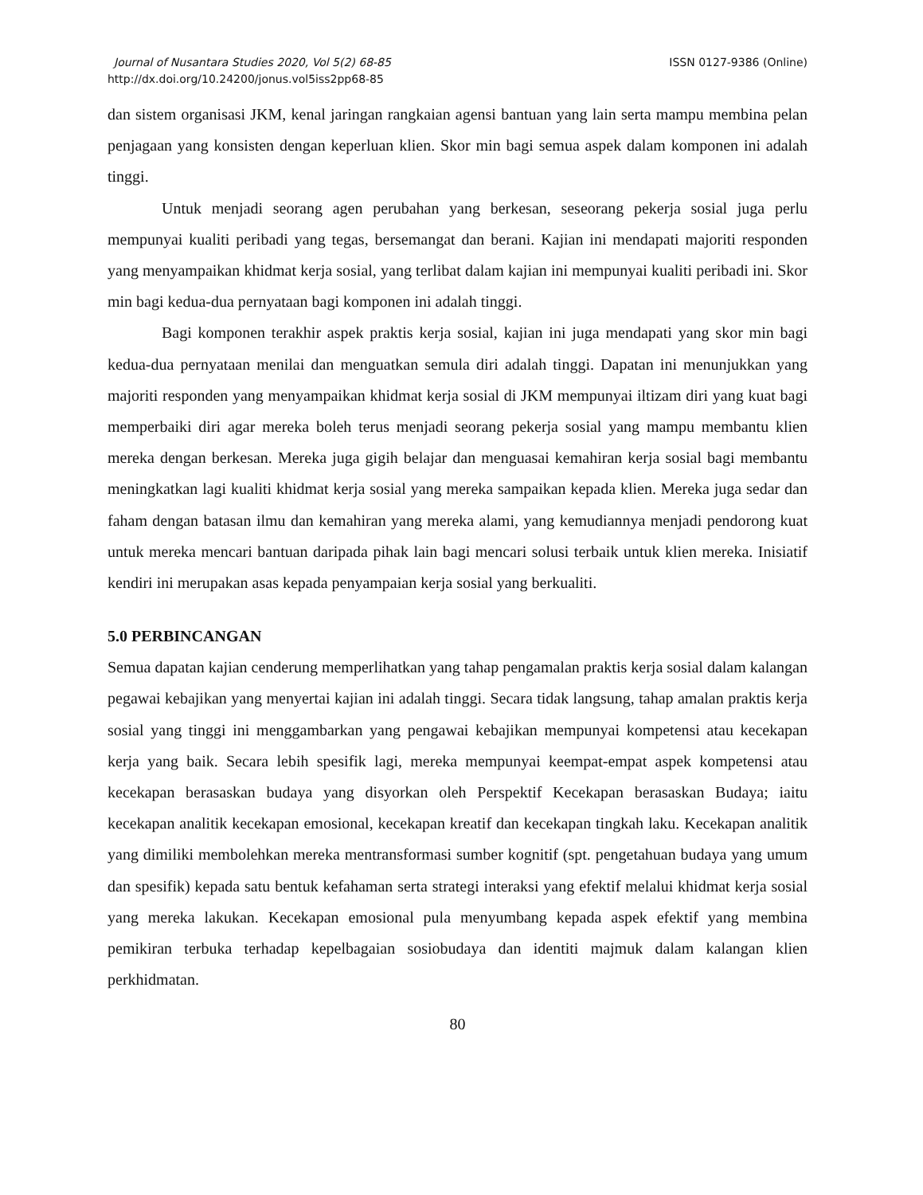Journal of Nusantara Studies 2020, Vol 5(2) 68-85 ISSN 0127-9386 (Online)
http://dx.doi.org/10.24200/jonus.vol5iss2pp68-85
dan sistem organisasi JKM, kenal jaringan rangkaian agensi bantuan yang lain serta mampu membina pelan penjagaan yang konsisten dengan keperluan klien. Skor min bagi semua aspek dalam komponen ini adalah tinggi.
Untuk menjadi seorang agen perubahan yang berkesan, seseorang pekerja sosial juga perlu mempunyai kualiti peribadi yang tegas, bersemangat dan berani. Kajian ini mendapati majoriti responden yang menyampaikan khidmat kerja sosial, yang terlibat dalam kajian ini mempunyai kualiti peribadi ini. Skor min bagi kedua-dua pernyataan bagi komponen ini adalah tinggi.
Bagi komponen terakhir aspek praktis kerja sosial, kajian ini juga mendapati yang skor min bagi kedua-dua pernyataan menilai dan menguatkan semula diri adalah tinggi. Dapatan ini menunjukkan yang majoriti responden yang menyampaikan khidmat kerja sosial di JKM mempunyai iltizam diri yang kuat bagi memperbaiki diri agar mereka boleh terus menjadi seorang pekerja sosial yang mampu membantu klien mereka dengan berkesan. Mereka juga gigih belajar dan menguasai kemahiran kerja sosial bagi membantu meningkatkan lagi kualiti khidmat kerja sosial yang mereka sampaikan kepada klien. Mereka juga sedar dan faham dengan batasan ilmu dan kemahiran yang mereka alami, yang kemudiannya menjadi pendorong kuat untuk mereka mencari bantuan daripada pihak lain bagi mencari solusi terbaik untuk klien mereka. Inisiatif kendiri ini merupakan asas kepada penyampaian kerja sosial yang berkualiti.
5.0 PERBINCANGAN
Semua dapatan kajian cenderung memperlihatkan yang tahap pengamalan praktis kerja sosial dalam kalangan pegawai kebajikan yang menyertai kajian ini adalah tinggi. Secara tidak langsung, tahap amalan praktis kerja sosial yang tinggi ini menggambarkan yang pengawai kebajikan mempunyai kompetensi atau kecekapan kerja yang baik. Secara lebih spesifik lagi, mereka mempunyai keempat-empat aspek kompetensi atau kecekapan berasaskan budaya yang disyorkan oleh Perspektif Kecekapan berasaskan Budaya; iaitu kecekapan analitik kecekapan emosional, kecekapan kreatif dan kecekapan tingkah laku. Kecekapan analitik yang dimiliki membolehkan mereka mentransformasi sumber kognitif (spt. pengetahuan budaya yang umum dan spesifik) kepada satu bentuk kefahaman serta strategi interaksi yang efektif melalui khidmat kerja sosial yang mereka lakukan. Kecekapan emosional pula menyumbang kepada aspek efektif yang membina pemikiran terbuka terhadap kepelbagaian sosiobudaya dan identiti majmuk dalam kalangan klien perkhidmatan.
80